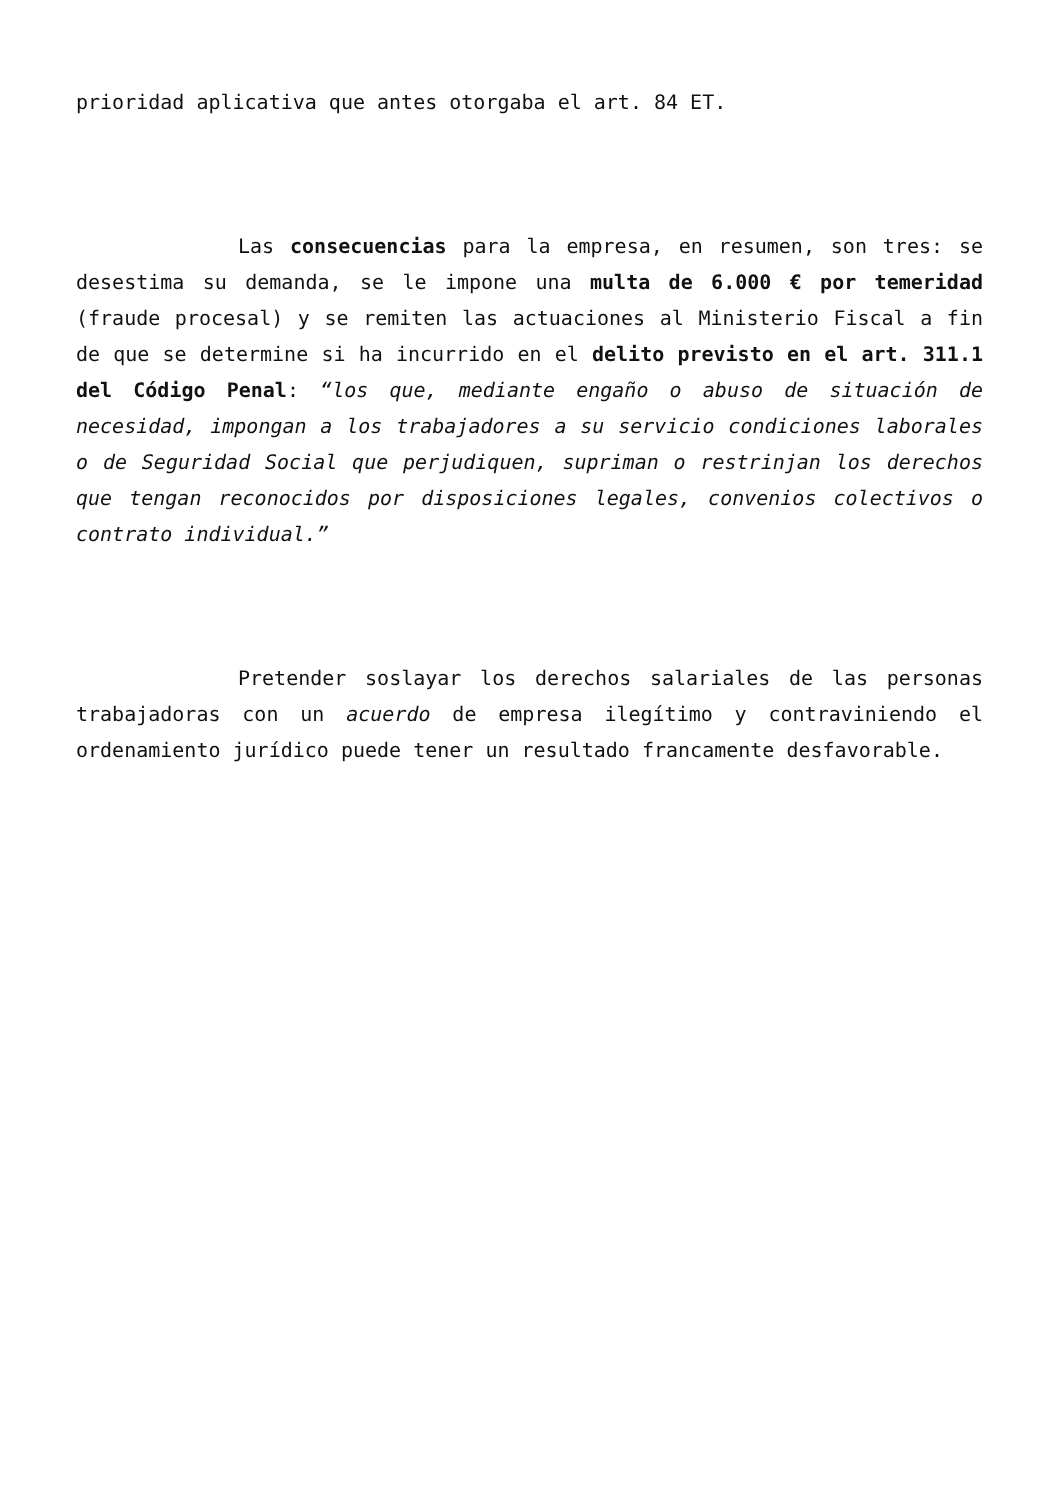prioridad aplicativa que antes otorgaba el art. 84 ET.
Las consecuencias para la empresa, en resumen, son tres: se desestima su demanda, se le impone una multa de 6.000 € por temeridad (fraude procesal) y se remiten las actuaciones al Ministerio Fiscal a fin de que se determine si ha incurrido en el delito previsto en el art. 311.1 del Código Penal: “los que, mediante engaño o abuso de situación de necesidad, impongan a los trabajadores a su servicio condiciones laborales o de Seguridad Social que perjudiquen, supriman o restrinjan los derechos que tengan reconocidos por disposiciones legales, convenios colectivos o contrato individual.”
Pretender soslayar los derechos salariales de las personas trabajadoras con un acuerdo de empresa ilegítimo y contraviniendo el ordenamiento jurídico puede tener un resultado francamente desfavorable.